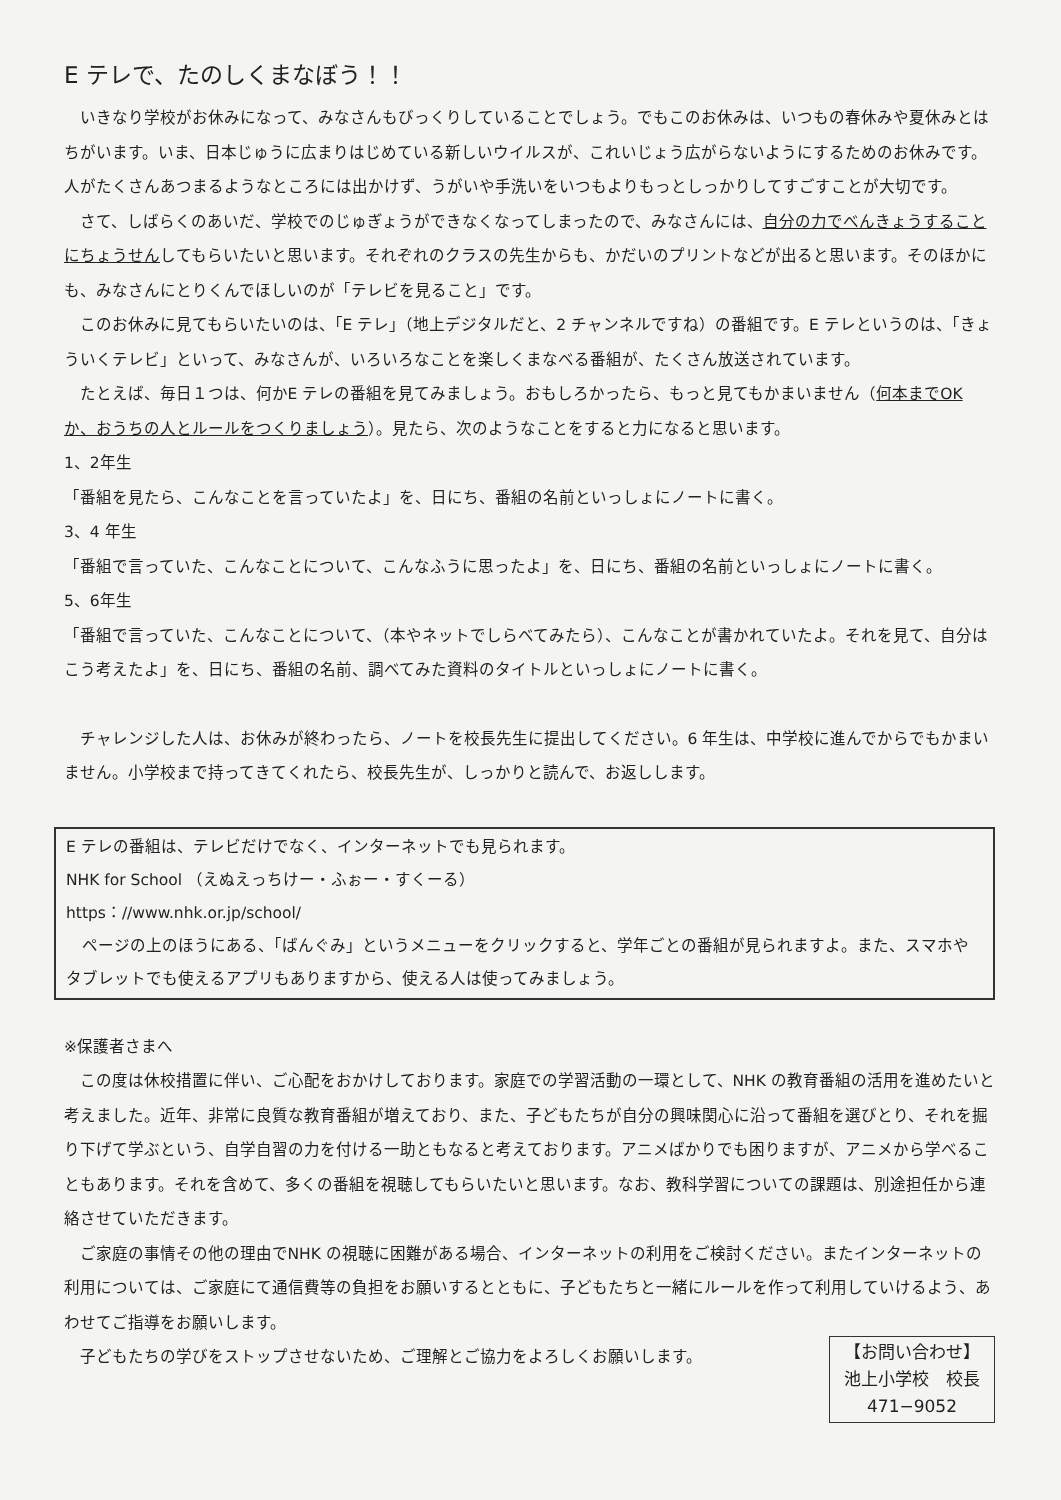E テレで、たのしくまなぼう！！
いきなり学校がお休みになって、みなさんもびっくりしていることでしょう。でもこのお休みは、いつもの春休みや夏休みとはちがいます。いま、日本じゅうに広まりはじめている新しいウイルスが、これいじょう広がらないようにするためのお休みです。人がたくさんあつまるようなところには出かけず、うがいや手洗いをいつもよりもっとしっかりしてすごすことが大切です。
さて、しばらくのあいだ、学校でのじゅぎょうができなくなってしまったので、みなさんには、自分の力でべんきょうすることにちょうせんしてもらいたいと思います。それぞれのクラスの先生からも、かだいのプリントなどが出ると思います。そのほかにも、みなさんにとりくんでほしいのが「テレビを見ること」です。
このお休みに見てもらいたいのは、「E テレ」（地上デジタルだと、2 チャンネルですね）の番組です。E テレというのは、「きょういくテレビ」といって、みなさんが、いろいろなことを楽しくまなべる番組が、たくさん放送されています。
たとえば、毎日１つは、何かE テレの番組を見てみましょう。おもしろかったら、もっと見てもかまいません（何本までOK か、おうちの人とルールをつくりましょう）。見たら、次のようなことをすると力になると思います。
1、2年生
「番組を見たら、こんなことを言っていたよ」を、日にち、番組の名前といっしょにノートに書く。
3、4 年生
「番組で言っていた、こんなことについて、こんなふうに思ったよ」を、日にち、番組の名前といっしょにノートに書く。
5、6年生
「番組で言っていた、こんなことについて、（本やネットでしらべてみたら）、こんなことが書かれていたよ。それを見て、自分はこう考えたよ」を、日にち、番組の名前、調べてみた資料のタイトルといっしょにノートに書く。
チャレンジした人は、お休みが終わったら、ノートを校長先生に提出してください。6 年生は、中学校に進んでからでもかまいません。小学校まで持ってきてくれたら、校長先生が、しっかりと読んで、お返しします。
E テレの番組は、テレビだけでなく、インターネットでも見られます。
NHK for School （えぬえっちけー・ふぉー・すくーる）
https：//www.nhk.or.jp/school/
ページの上のほうにある、「ばんぐみ」というメニューをクリックすると、学年ごとの番組が見られますよ。また、スマホやタブレットでも使えるアプリもありますから、使える人は使ってみましょう。
※保護者さまへ
この度は休校措置に伴い、ご心配をおかけしております。家庭での学習活動の一環として、NHK の教育番組の活用を進めたいと考えました。近年、非常に良質な教育番組が増えており、また、子どもたちが自分の興味関心に沿って番組を選びとり、それを掘り下げて学ぶという、自学自習の力を付ける一助ともなると考えております。アニメばかりでも困りますが、アニメから学べることもあります。それを含めて、多くの番組を視聴してもらいたいと思います。なお、教科学習についての課題は、別途担任から連絡させていただきます。
ご家庭の事情その他の理由でNHK の視聴に困難がある場合、インターネットの利用をご検討ください。またインターネットの利用については、ご家庭にて通信費等の負担をお願いするとともに、子どもたちと一緒にルールを作って利用していけるよう、あわせてご指導をお願いします。
【お問い合わせ】
池上小学校　校長
471−9052
子どもたちの学びをストップさせないため、ご理解とご協力をよろしくお願いします。